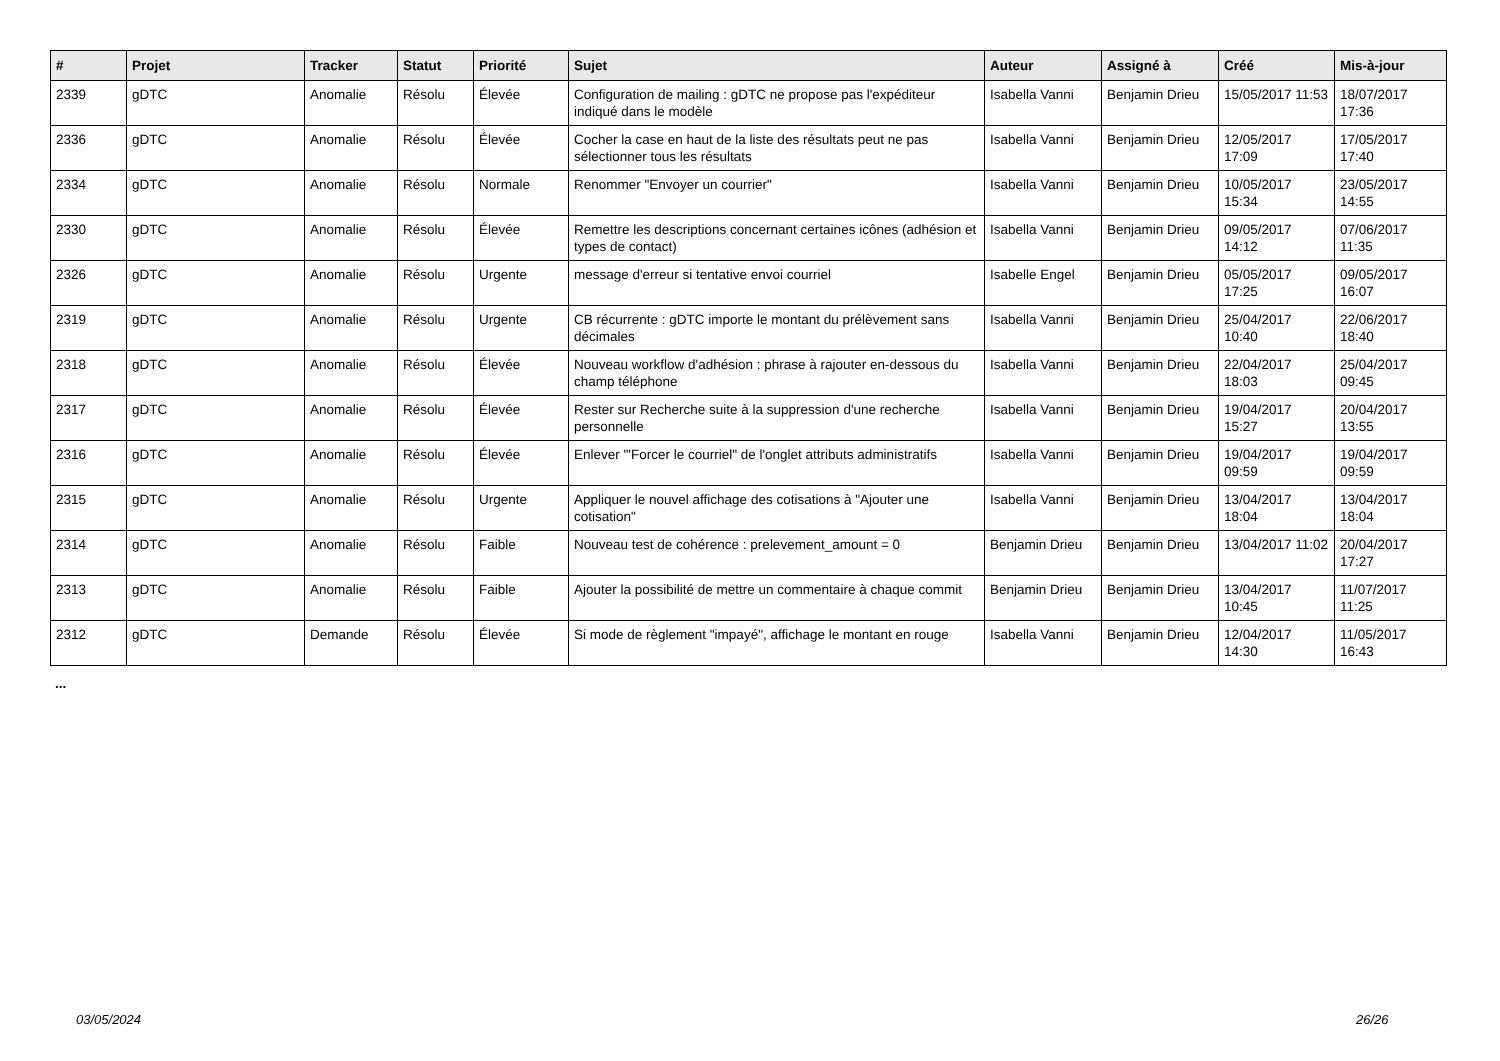| # | Projet | Tracker | Statut | Priorité | Sujet | Auteur | Assigné à | Créé | Mis-à-jour |
| --- | --- | --- | --- | --- | --- | --- | --- | --- | --- |
| 2339 | gDTC | Anomalie | Résolu | Élevée | Configuration de mailing : gDTC ne propose pas l'expéditeur indiqué dans le modèle | Isabella Vanni | Benjamin Drieu | 15/05/2017 11:53 | 18/07/2017 17:36 |
| 2336 | gDTC | Anomalie | Résolu | Élevée | Cocher la case en haut de la liste des résultats peut ne pas sélectionner tous les résultats | Isabella Vanni | Benjamin Drieu | 12/05/2017 17:09 | 17/05/2017 17:40 |
| 2334 | gDTC | Anomalie | Résolu | Normale | Renommer "Envoyer un courrier" | Isabella Vanni | Benjamin Drieu | 10/05/2017 15:34 | 23/05/2017 14:55 |
| 2330 | gDTC | Anomalie | Résolu | Élevée | Remettre les descriptions concernant certaines icônes (adhésion et types de contact) | Isabella Vanni | Benjamin Drieu | 09/05/2017 14:12 | 07/06/2017 11:35 |
| 2326 | gDTC | Anomalie | Résolu | Urgente | message d'erreur si tentative envoi courriel | Isabelle Engel | Benjamin Drieu | 05/05/2017 17:25 | 09/05/2017 16:07 |
| 2319 | gDTC | Anomalie | Résolu | Urgente | CB récurrente : gDTC importe le montant du prélèvement sans décimales | Isabella Vanni | Benjamin Drieu | 25/04/2017 10:40 | 22/06/2017 18:40 |
| 2318 | gDTC | Anomalie | Résolu | Élevée | Nouveau workflow d'adhésion : phrase à rajouter en-dessous du champ téléphone | Isabella Vanni | Benjamin Drieu | 22/04/2017 18:03 | 25/04/2017 09:45 |
| 2317 | gDTC | Anomalie | Résolu | Élevée | Rester sur Recherche suite à la suppression d'une recherche personnelle | Isabella Vanni | Benjamin Drieu | 19/04/2017 15:27 | 20/04/2017 13:55 |
| 2316 | gDTC | Anomalie | Résolu | Élevée | Enlever '"Forcer le courriel" de l'onglet attributs administratifs | Isabella Vanni | Benjamin Drieu | 19/04/2017 09:59 | 19/04/2017 09:59 |
| 2315 | gDTC | Anomalie | Résolu | Urgente | Appliquer le nouvel affichage des cotisations à "Ajouter une cotisation" | Isabella Vanni | Benjamin Drieu | 13/04/2017 18:04 | 13/04/2017 18:04 |
| 2314 | gDTC | Anomalie | Résolu | Faible | Nouveau test de cohérence : prelevement_amount = 0 | Benjamin Drieu | Benjamin Drieu | 13/04/2017 11:02 | 20/04/2017 17:27 |
| 2313 | gDTC | Anomalie | Résolu | Faible | Ajouter la possibilité de mettre un commentaire à chaque commit | Benjamin Drieu | Benjamin Drieu | 13/04/2017 10:45 | 11/07/2017 11:25 |
| 2312 | gDTC | Demande | Résolu | Élevée | Si mode de règlement "impayé", affichage le montant en rouge | Isabella Vanni | Benjamin Drieu | 12/04/2017 14:30 | 11/05/2017 16:43 |
...
03/05/2024 26/26